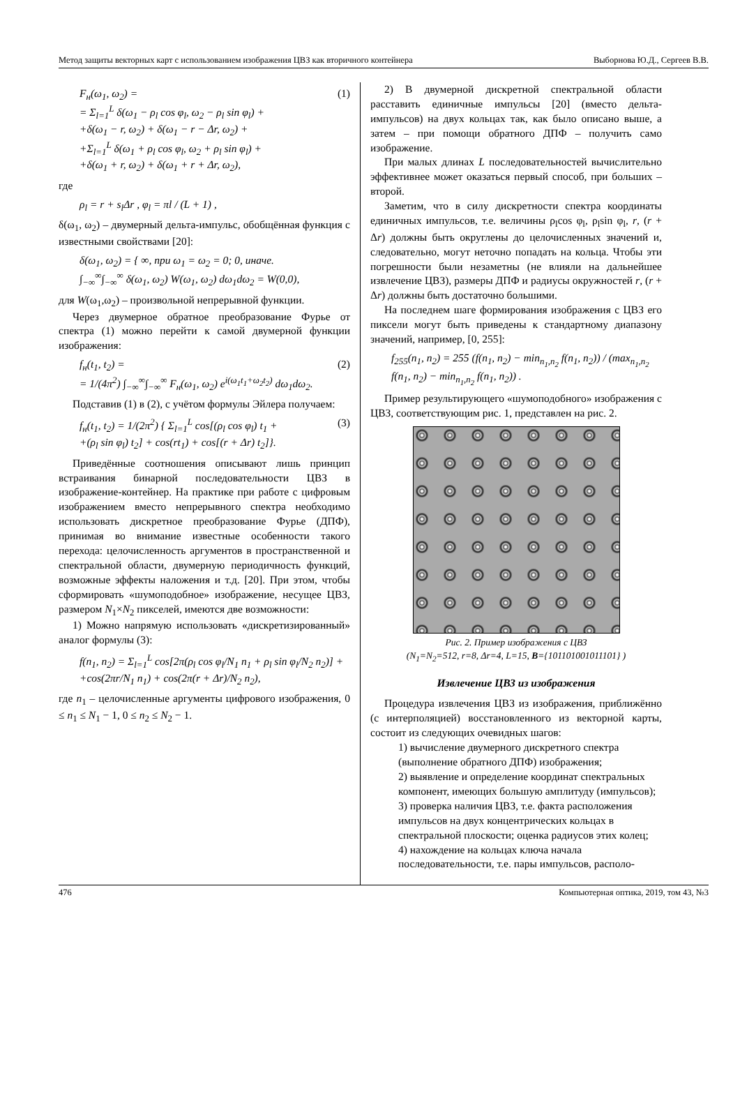Метод защиты векторных карт с использованием изображения ЦВЗ как вторичного контейнера Выборнова Ю.Д., Сергеев В.В.
F<sub>н</sub>(ω<sub>1</sub>, ω<sub>2</sub>) =
= Σ<sub>l=1</sub><sup>L</sup> δ(ω<sub>1</sub> − ρ<sub>l</sub> cos φ<sub>l</sub>, ω<sub>2</sub> − ρ<sub>l</sub> sin φ<sub>l</sub>) +
+δ(ω<sub>1</sub> − r, ω<sub>2</sub>) + δ(ω<sub>1</sub> − r − Δr, ω<sub>2</sub>) +
+Σ<sub>l=1</sub><sup>L</sup> δ(ω<sub>1</sub> + ρ<sub>l</sub> cos φ<sub>l</sub>, ω<sub>2</sub> + ρ<sub>l</sub> sin φ<sub>l</sub>) +
+δ(ω<sub>1</sub> + r, ω<sub>2</sub>) + δ(ω<sub>1</sub> + r + Δr, ω<sub>2</sub>),
(1)
где
ρ<sub>l</sub> = r + s<sub>l</sub>Δr , φ<sub>l</sub> = πl / (L + 1) ,
δ(ω<sub>1</sub>, ω<sub>2</sub>) – двумерный дельта-импульс, обобщённая функция с известными свойствами [20]:
δ(ω<sub>1</sub>, ω<sub>2</sub>) = { ∞, при ω<sub>1</sub> = ω<sub>2</sub> = 0; 0, иначе.
∫<sub>−∞</sub><sup>∞</sup>∫<sub>−∞</sub><sup>∞</sup> δ(ω<sub>1</sub>, ω<sub>2</sub>) W(ω<sub>1</sub>, ω<sub>2</sub>) dω<sub>1</sub>dω<sub>2</sub> = W(0,0),
для W(ω<sub>1</sub>,ω<sub>2</sub>) – произвольной непрерывной функции.
Через двумерное обратное преобразование Фурье от спектра (1) можно перейти к самой двумерной функции изображения:
f<sub>н</sub>(t<sub>1</sub>, t<sub>2</sub>) =
= 1/(4π<sup>2</sup>) ∫<sub>−∞</sub><sup>∞</sup>∫<sub>−∞</sub><sup>∞</sup> F<sub>н</sub>(ω<sub>1</sub>, ω<sub>2</sub>) e<sup>i(ω<sub>1</sub>t<sub>1</sub>+ω<sub>2</sub>t<sub>2</sub>)</sup> dω<sub>1</sub>dω<sub>2</sub>.
(2)
Подставив (1) в (2), с учётом формулы Эйлера получаем:
f<sub>н</sub>(t<sub>1</sub>, t<sub>2</sub>) = 1/(2π<sup>2</sup>) { Σ<sub>l=1</sub><sup>L</sup> cos[(ρ<sub>l</sub> cos φ<sub>l</sub>) t<sub>1</sub> +
+(ρ<sub>l</sub> sin φ<sub>l</sub>) t<sub>2</sub>] + cos(rt<sub>1</sub>) + cos[(r + Δr) t<sub>2</sub>]}.
(3)
Приведённые соотношения описывают лишь принцип встраивания бинарной последовательности ЦВЗ в изображение-контейнер. На практике при работе с цифровым изображением вместо непрерывного спектра необходимо использовать дискретное преобразование Фурье (ДПФ), принимая во внимание известные особенности такого перехода: целочисленность аргументов в пространственной и спектральной области, двумерную периодичность функций, возможные эффекты наложения и т.д. [20]. При этом, чтобы сформировать «шумоподобное» изображение, несущее ЦВЗ, размером N<sub>1</sub>×N<sub>2</sub> пикселей, имеются две возможности:
1) Можно напрямую использовать «дискретизированный» аналог формулы (3):
f(n<sub>1</sub>, n<sub>2</sub>) = Σ<sub>l=1</sub><sup>L</sup> cos[2π(ρ<sub>l</sub> cos φ<sub>l</sub>/N<sub>1</sub> n<sub>1</sub> + ρ<sub>l</sub> sin φ<sub>l</sub>/N<sub>2</sub> n<sub>2</sub>)] +
+cos(2πr/N<sub>1</sub> n<sub>1</sub>) + cos(2π(r + Δr)/N<sub>2</sub> n<sub>2</sub>),
где n<sub>1</sub> – целочисленные аргументы цифрового изображения, 0 ≤ n<sub>1</sub> ≤ N<sub>1</sub> − 1, 0 ≤ n<sub>2</sub> ≤ N<sub>2</sub> − 1.
2) В двумерной дискретной спектральной области расставить единичные импульсы [20] (вместо дельта-импульсов) на двух кольцах так, как было описано выше, а затем – при помощи обратного ДПФ – получить само изображение.
При малых длинах L последовательностей вычислительно эффективнее может оказаться первый способ, при больших – второй.
Заметим, что в силу дискретности спектра координаты единичных импульсов, т.е. величины ρ<sub>l</sub>cos φ<sub>l</sub>, ρ<sub>l</sub>sin φ<sub>l</sub>, r, (r + Δr) должны быть округлены до целочисленных значений и, следовательно, могут неточно попадать на кольца. Чтобы эти погрешности были незаметны (не влияли на дальнейшее извлечение ЦВЗ), размеры ДПФ и радиусы окружностей r, (r + Δr) должны быть достаточно большими.
На последнем шаге формирования изображения с ЦВЗ его пиксели могут быть приведены к стандартному диапазону значений, например, [0, 255]:
f<sub>255</sub>(n<sub>1</sub>, n<sub>2</sub>) = 255 (f(n<sub>1</sub>, n<sub>2</sub>) − min<sub>n<sub>1</sub>,n<sub>2</sub></sub> f(n<sub>1</sub>, n<sub>2</sub>)) / (max<sub>n<sub>1</sub>,n<sub>2</sub></sub> f(n<sub>1</sub>, n<sub>2</sub>) − min<sub>n<sub>1</sub>,n<sub>2</sub></sub> f(n<sub>1</sub>, n<sub>2</sub>)) .
Пример результирующего «шумоподобного» изображения с ЦВЗ, соответствующим рис. 1, представлен на рис. 2.
Рис. 2. Пример изображения с ЦВЗ
(N<sub>1</sub>=N<sub>2</sub>=512, r=8, Δr=4, L=15, B={101101001011101} )
Извлечение ЦВЗ из изображения
Процедура извлечения ЦВЗ из изображения, приближённо (с интерполяцией) восстановленного из векторной карты, состоит из следующих очевидных шагов:
1) вычисление двумерного дискретного спектра (выполнение обратного ДПФ) изображения;
2) выявление и определение координат спектральных компонент, имеющих большую амплитуду (импульсов);
3) проверка наличия ЦВЗ, т.е. факта расположения импульсов на двух концентрических кольцах в спектральной плоскости; оценка радиусов этих колец;
4) нахождение на кольцах ключа начала последовательности, т.е. пары импульсов, располо-
476 Компьютерная оптика, 2019, том 43, №3